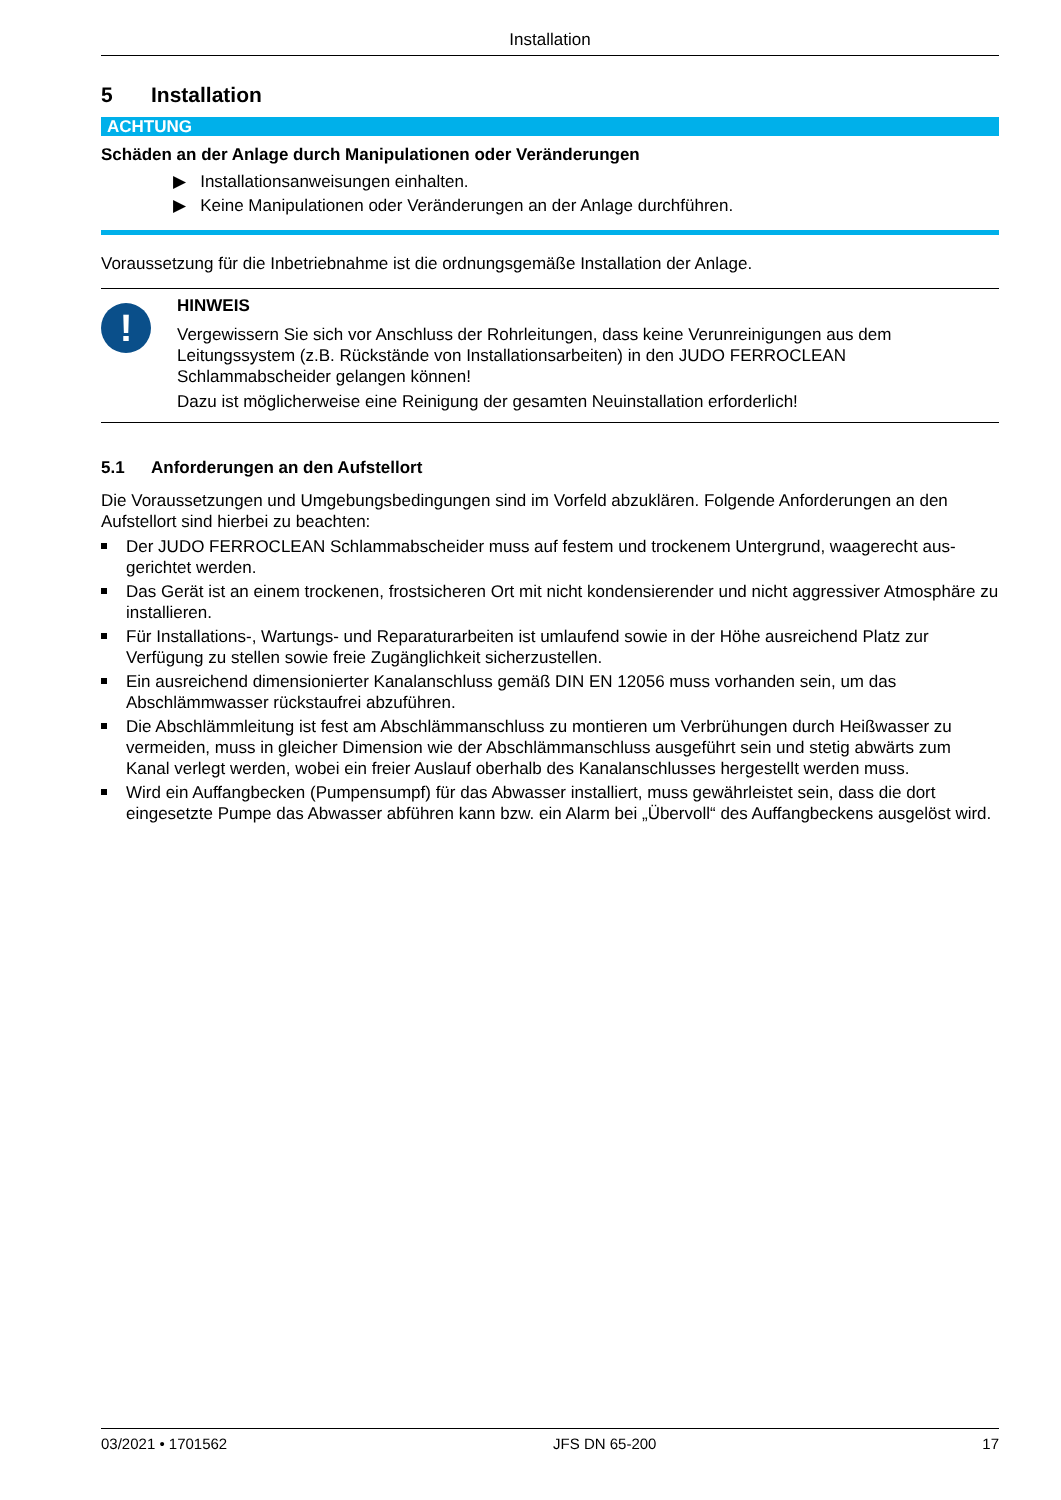Installation
5 Installation
ACHTUNG
Schäden an der Anlage durch Manipulationen oder Veränderungen
▶ Installationsanweisungen einhalten.
▶ Keine Manipulationen oder Veränderungen an der Anlage durchführen.
Voraussetzung für die Inbetriebnahme ist die ordnungsgemäße Installation der Anlage.
!
HINWEIS
Vergewissern Sie sich vor Anschluss der Rohrleitungen, dass keine Verunreinigungen aus dem Leitungssystem (z.B. Rückstände von Installationsarbeiten) in den JUDO FERROCLEAN Schlammabscheider gelangen können!
Dazu ist möglicherweise eine Reinigung der gesamten Neuinstallation erforderlich!
5.1 Anforderungen an den Aufstellort
Die Voraussetzungen und Umgebungsbedingungen sind im Vorfeld abzuklären. Folgende Anforderungen an den Aufstellort sind hierbei zu beachten:
Der JUDO FERROCLEAN Schlammabscheider muss auf festem und trockenem Untergrund, waagerecht aus­gerichtet werden.
Das Gerät ist an einem trockenen, frostsicheren Ort mit nicht kondensierender und nicht aggressiver Atmo­sphäre zu installieren.
Für Installations-, Wartungs- und Reparaturarbeiten ist umlaufend sowie in der Höhe ausreichend Platz zur Verfügung zu stellen sowie freie Zugänglichkeit sicherzustellen.
Ein ausreichend dimensionierter Kanalanschluss gemäß DIN EN 12056 muss vorhanden sein, um das Abschlämmwasser rückstaufrei abzuführen.
Die Abschlämmleitung ist fest am Abschlämmanschluss zu montieren um Verbrühungen durch Heißwasser zu vermeiden, muss in gleicher Dimension wie der Abschlämmanschluss ausgeführt sein und stetig abwärts zum Kanal verlegt werden, wobei ein freier Auslauf oberhalb des Kanalanschlusses hergestellt werden muss.
Wird ein Auffangbecken (Pumpensumpf) für das Abwasser installiert, muss gewährleistet sein, dass die dort eingesetzte Pumpe das Abwasser abführen kann bzw. ein Alarm bei „Übervoll“ des Auffangbeckens ausgelöst wird.
03/2021 • 1701562 JFS DN 65-200 17